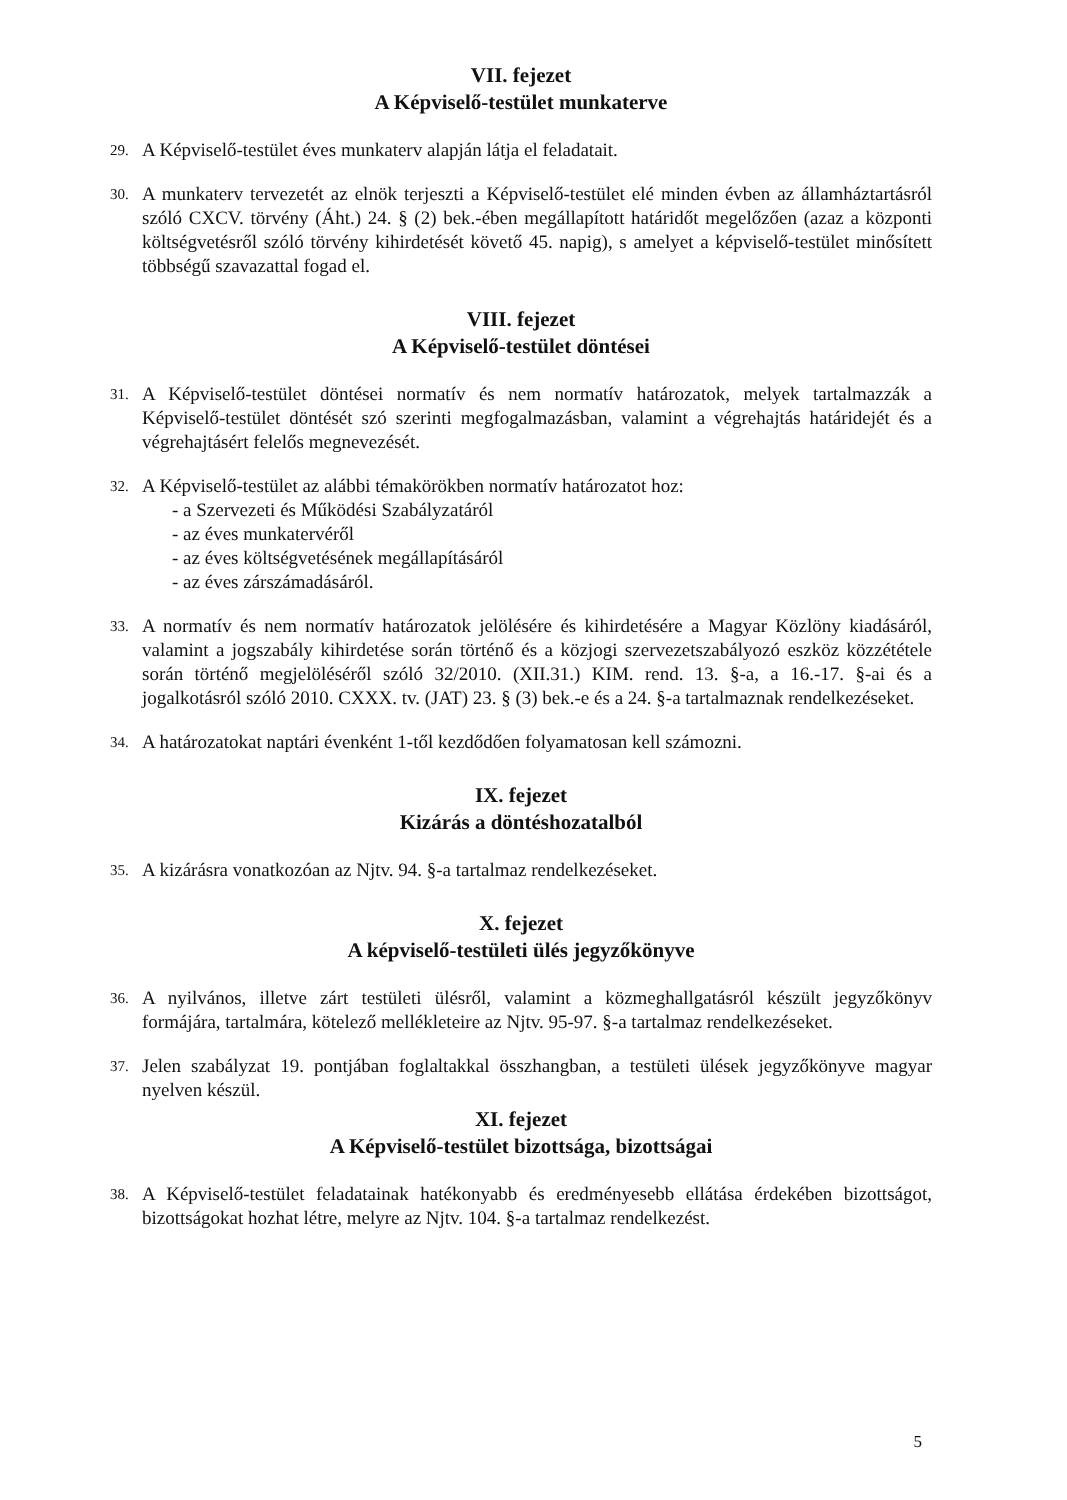VII. fejezet
A Képviselő-testület munkaterve
29. A Képviselő-testület éves munkaterv alapján látja el feladatait.
30. A munkaterv tervezetét az elnök terjeszti a Képviselő-testület elé minden évben az államháztartásról szóló CXCV. törvény (Áht.) 24. § (2) bek.-ében megállapított határidőt megelőzően (azaz a központi költségvetésről szóló törvény kihirdetését követő 45. napig), s amelyet a képviselő-testület minősített többségű szavazattal fogad el.
VIII. fejezet
A Képviselő-testület döntései
31. A Képviselő-testület döntései normatív és nem normatív határozatok, melyek tartalmazzák a Képviselő-testület döntését szó szerinti megfogalmazásban, valamint a végrehajtás határidejét és a végrehajtásért felelős megnevezését.
32. A Képviselő-testület az alábbi témakörökben normatív határozatot hoz:
- a Szervezeti és Működési Szabályzatáról
- az éves munkatervéről
- az éves költségvetésének megállapításáról
- az éves zárszámadásáról.
33. A normatív és nem normatív határozatok jelölésére és kihirdetésére a Magyar Közlöny kiadásáról, valamint a jogszabály kihirdetése során történő és a közjogi szervezetszabályozó eszköz közzététele során történő megjelöléséről szóló 32/2010. (XII.31.) KIM. rend. 13. §-a, a 16.-17. §-ai és a jogalkotásról szóló 2010. CXXX. tv. (JAT) 23. § (3) bek.-e és a 24. §-a tartalmaznak rendelkezéseket.
34. A határozatokat naptári évenként 1-től kezdődően folyamatosan kell számozni.
IX. fejezet
Kizárás a döntéshozatalból
35. A kizárásra vonatkozóan az Njtv. 94. §-a tartalmaz rendelkezéseket.
X. fejezet
A képviselő-testületi ülés jegyzőkönyve
36. A nyilvános, illetve zárt testületi ülésről, valamint a közmeghallgatásról készült jegyzőkönyv formájára, tartalmára, kötelező mellékleteire az Njtv. 95-97. §-a tartalmaz rendelkezéseket.
37. Jelen szabályzat 19. pontjában foglaltakkal összhangban, a testületi ülések jegyzőkönyve magyar nyelven készül.
XI. fejezet
A Képviselő-testület bizottsága, bizottságai
38. A Képviselő-testület feladatainak hatékonyabb és eredményesebb ellátása érdekében bizottságot, bizottságokat hozhat létre, melyre az Njtv. 104. §-a tartalmaz rendelkezést.
5